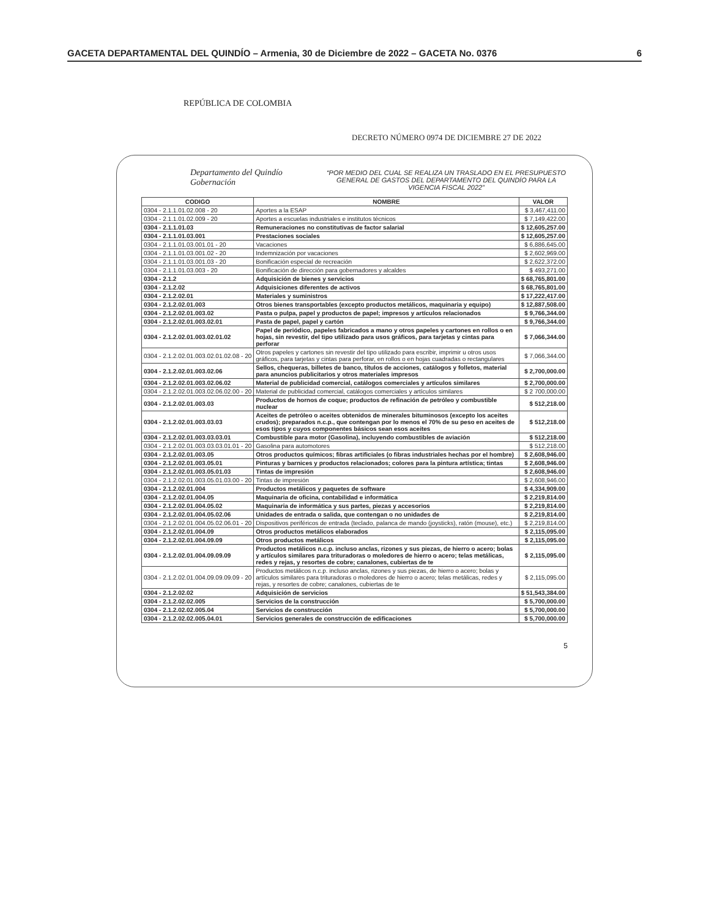GACETA DEPARTAMENTAL DEL QUINDÍO – Armenia, 30 de Diciembre de 2022 – GACETA No. 0376 6
REPÚBLICA DE COLOMBIA
DECRETO NÚMERO 0974 DE DICIEMBRE 27 DE 2022
Departamento del Quindío
Gobernación
“POR MEDIO DEL CUAL SE REALIZA UN TRASLADO EN EL PRESUPUESTO GENERAL DE GASTOS DEL DEPARTAMENTO DEL QUINDÍO PARA LA VIGENCIA FISCAL 2022”
| CODIGO | NOMBRE | VALOR |
| --- | --- | --- |
| 0304 - 2.1.1.01.02.008 - 20 | Aportes a la ESAP | $ 3,467,411.00 |
| 0304 - 2.1.1.01.02.009 - 20 | Aportes a escuelas industriales e institutos técnicos | $ 7,149,422.00 |
| 0304 - 2.1.1.01.03 | Remuneraciones no constitutivas de factor salarial | $ 12,605,257.00 |
| 0304 - 2.1.1.01.03.001 | Prestaciones sociales | $ 12,605,257.00 |
| 0304 - 2.1.1.01.03.001.01 - 20 | Vacaciones | $ 6,886,645.00 |
| 0304 - 2.1.1.01.03.001.02 - 20 | Indemnización por vacaciones | $ 2,602,969.00 |
| 0304 - 2.1.1.01.03.001.03 - 20 | Bonificación especial de recreación | $ 2,622,372.00 |
| 0304 - 2.1.1.01.03.003 - 20 | Bonificación de dirección para gobernadores y alcaldes | $ 493,271.00 |
| 0304 - 2.1.2 | Adquisición de bienes y servicios | $ 68,765,801.00 |
| 0304 - 2.1.2.02 | Adquisiciones diferentes de activos | $ 68,765,801.00 |
| 0304 - 2.1.2.02.01 | Materiales y suministros | $ 17,222,417.00 |
| 0304 - 2.1.2.02.01.003 | Otros bienes transportables (excepto productos metálicos, maquinaria y equipo) | $ 12,887,508.00 |
| 0304 - 2.1.2.02.01.003.02 | Pasta o pulpa, papel y productos de papel; impresos y artículos relacionados | $ 9,766,344.00 |
| 0304 - 2.1.2.02.01.003.02.01 | Pasta de papel, papel y cartón | $ 9,766,344.00 |
| 0304 - 2.1.2.02.01.003.02.01.02 | Papel de periódico, papeles fabricados a mano y otros papeles y cartones en rollos o en hojas, sin revestir, del tipo utilizado para usos gráficos, para tarjetas y cintas para perforar | $ 7,066,344.00 |
| 0304 - 2.1.2.02.01.003.02.01.02.08 - 20 | Otros papeles y cartones sin revestir del tipo utilizado para escribir, imprimir u otros usos gráficos, para tarjetas y cintas para perforar, en rollos o en hojas cuadradas o rectangulares | $ 7,066,344.00 |
| 0304 - 2.1.2.02.01.003.02.06 | Sellos, chequeras, billetes de banco, títulos de acciones, catálogos y folletos, material para anuncios publicitarios y otros materiales impresos | $ 2,700,000.00 |
| 0304 - 2.1.2.02.01.003.02.06.02 | Material de publicidad comercial, catálogos comerciales y artículos similares | $ 2,700,000.00 |
| 0304 - 2.1.2.02.01.003.02.06.02.00 - 20 | Material de publicidad comercial, catálogos comerciales y artículos similares | $ 2 700,000.00 |
| 0304 - 2.1.2.02.01.003.03 | Productos de hornos de coque; productos de refinación de petróleo y combustible nuclear | $ 512,218.00 |
| 0304 - 2.1.2.02.01.003.03.03 | Aceites de petróleo o aceites obtenidos de minerales bituminosos (excepto los aceites crudos); preparados n.c.p., que contengan por lo menos el 70% de su peso en aceites de esos tipos y cuyos componentes básicos sean esos aceites | $ 512,218.00 |
| 0304 - 2.1.2.02.01.003.03.03.01 | Combustible para motor (Gasolina), incluyendo combustibles de aviación | $ 512,218.00 |
| 0304 - 2.1.2.02.01.003.03.03.01.01 - 20 | Gasolina para automotores | $ 512,218.00 |
| 0304 - 2.1.2.02.01.003.05 | Otros productos químicos; fibras artificiales (o fibras industriales hechas por el hombre) | $ 2,608,946.00 |
| 0304 - 2.1.2.02.01.003.05.01 | Pinturas y barnices y productos relacionados; colores para la pintura artística; tintas | $ 2,608,946.00 |
| 0304 - 2.1.2.02.01.003.05.01.03 | Tintas de impresión | $ 2,608,946.00 |
| 0304 - 2.1.2.02.01.003.05.01.03.00 - 20 | Tintas de impresión | $ 2,608,946.00 |
| 0304 - 2.1.2.02.01.004 | Productos metálicos y paquetes de software | $ 4,334,909.00 |
| 0304 - 2.1.2.02.01.004.05 | Maquinaria de oficina, contabilidad e informática | $ 2,219,814.00 |
| 0304 - 2.1.2.02.01.004.05.02 | Maquinaria de informática y sus partes, piezas y accesorios | $ 2,219,814.00 |
| 0304 - 2.1.2.02.01.004.05.02.06 | Unidades de entrada o salida, que contengan o no unidades de | $ 2,219,814.00 |
| 0304 - 2.1.2.02.01.004.05.02.06.01 - 20 | Dispositivos periféricos de entrada (teclado, palanca de mando (joysticks), ratón (mouse), etc.) | $ 2,219,814.00 |
| 0304 - 2.1.2.02.01.004.09 | Otros productos metálicos elaborados | $ 2,115,095.00 |
| 0304 - 2.1.2.02.01.004.09.09 | Otros productos metálicos | $ 2,115,095.00 |
| 0304 - 2.1.2.02.01.004.09.09.09 | Productos metálicos n.c.p. incluso anclas, rizones y sus piezas, de hierro o acero; bolas y artículos similares para trituradoras o moledores de hierro o acero; telas metálicas, redes y rejas, y resortes de cobre; canalones, cubiertas de te | $ 2,115,095.00 |
| 0304 - 2.1.2.02.01.004.09.09.09.09 - 20 | Productos metálicos n.c.p. incluso anclas, rizones y sus piezas, de hierro o acero; bolas y artículos similares para trituradoras o moledores de hierro o acero; telas metálicas, redes y rejas, y resortes de cobre; canalones, cubiertas de te | $ 2,115,095.00 |
| 0304 - 2.1.2.02.02 | Adquisición de servicios | $ 51,543,384.00 |
| 0304 - 2.1.2.02.02.005 | Servicios de la construcción | $ 5,700,000.00 |
| 0304 - 2.1.2.02.02.005.04 | Servicios de construcción | $ 5,700,000.00 |
| 0304 - 2.1.2.02.02.005.04.01 | Servicios generales de construcción de edificaciones | $ 5,700,000.00 |
5